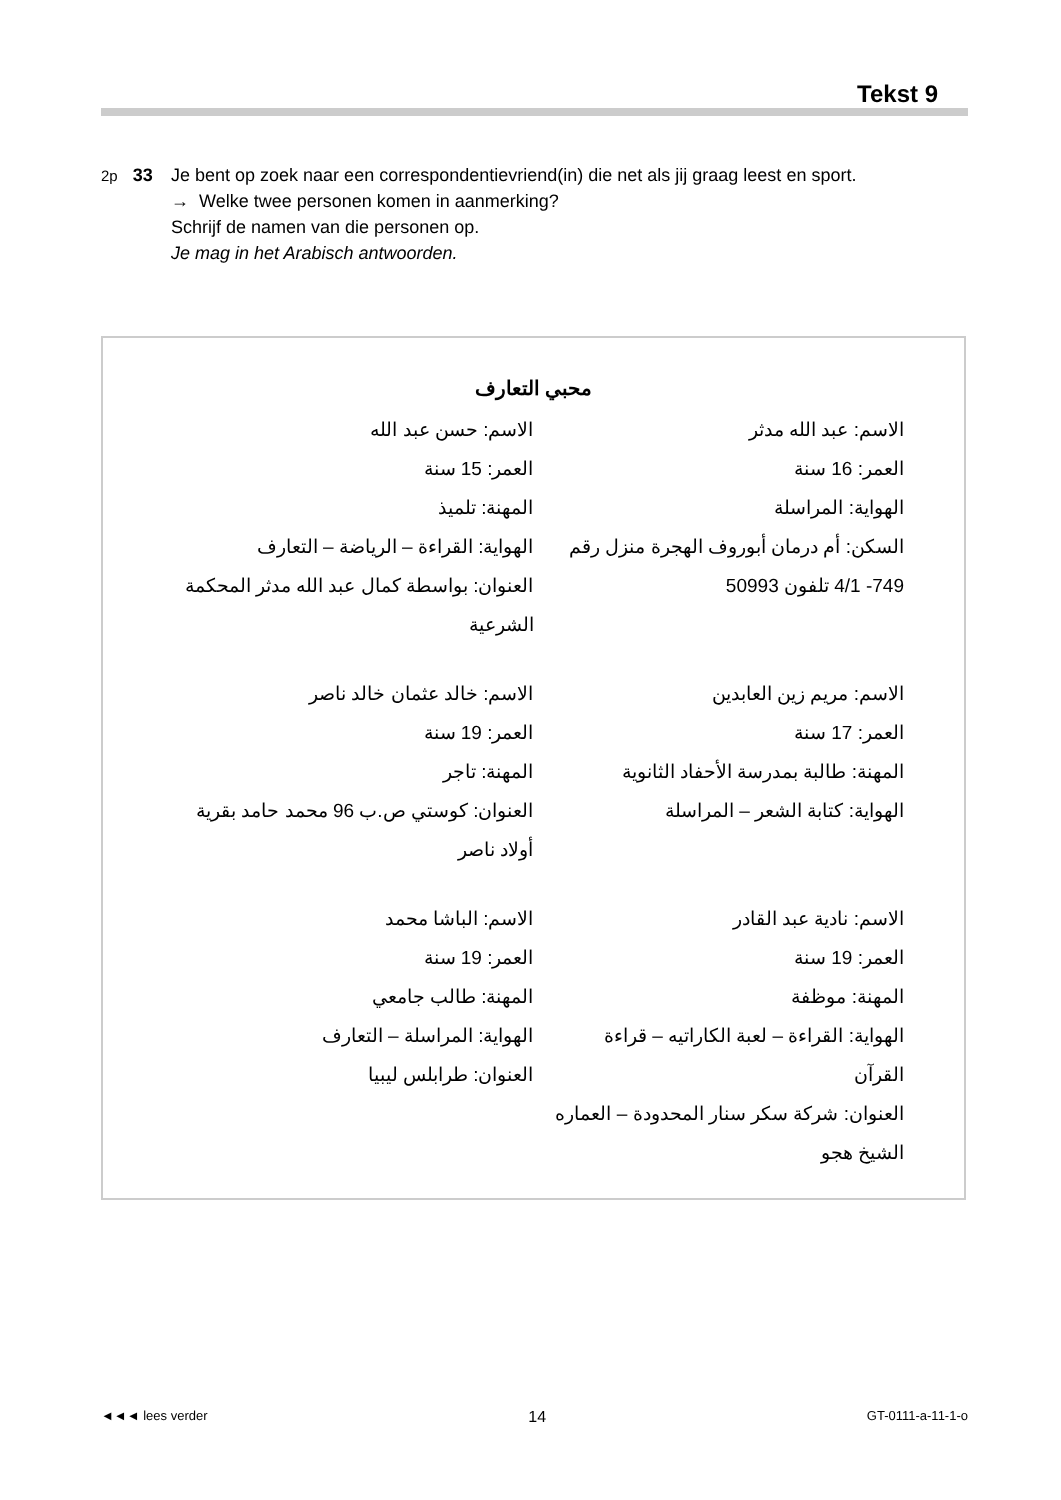Tekst 9
2p 33 Je bent op zoek naar een correspondentievriend(in) die net als jij graag leest en sport.
→ Welke twee personen komen in aanmerking?
Schrijf de namen van die personen op.
Je mag in het Arabisch antwoorden.
محبي التعارف
الاسم: عبد الله مدثر
العمر: 16 سنة
الهواية: المراسلة
السكن: أم درمان أبوروف الهجرة منزل رقم 749- 4/1 تلفون 50993
الاسم: حسن عبد الله
العمر: 15 سنة
المهنة: تلميذ
الهواية: القراءة – الرياضة – التعارف
العنوان: بواسطة كمال عبد الله مدثر المحكمة الشرعية
الاسم: مريم زين العابدين
العمر: 17 سنة
المهنة: طالبة بمدرسة الأحفاد الثانوية
الهواية: كتابة الشعر – المراسلة
الاسم: خالد عثمان خالد ناصر
العمر: 19 سنة
المهنة: تاجر
العنوان: كوستي ص.ب 96 محمد حامد بقرية أولاد ناصر
الاسم: نادية عبد القادر
العمر: 19 سنة
المهنة: موظفة
الهواية: القراءة – لعبة الكاراتيه – قراءة القرآن
العنوان: شركة سكر سنار المحدودة – العماره الشيخ هجو
الاسم: الباشا محمد
العمر: 19 سنة
المهنة: طالب جامعي
الهواية: المراسلة – التعارف
العنوان: طرابلس ليبيا
◄◄◄ lees verder 14 GT-0111-a-11-1-o